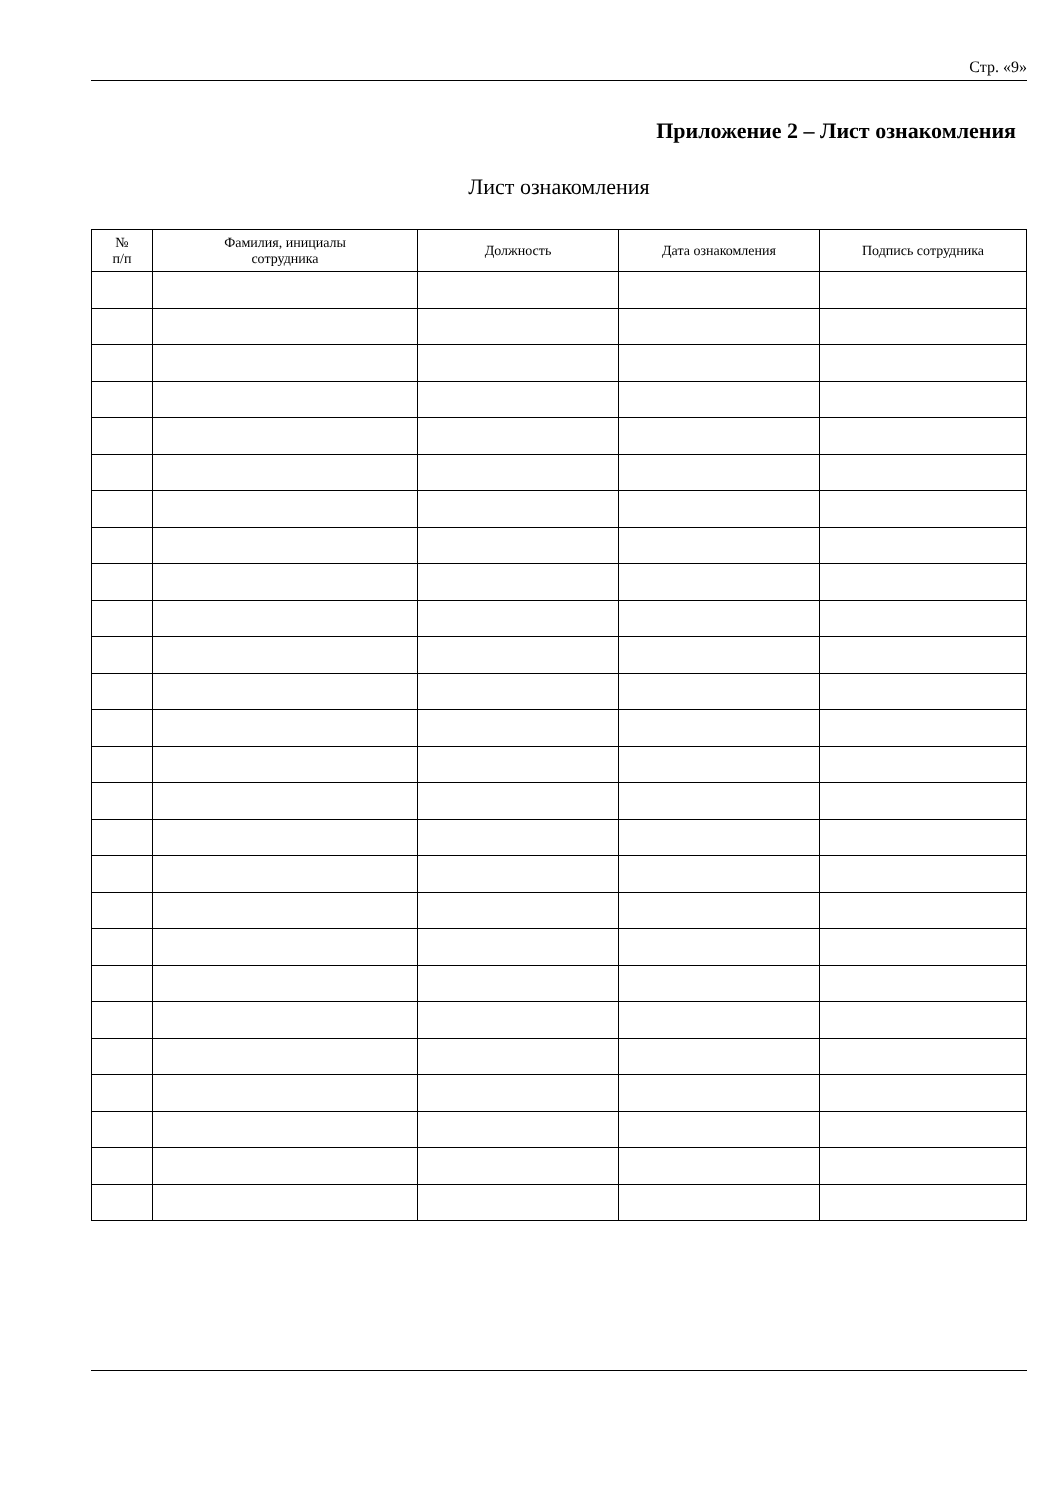Стр. «9»
Приложение 2 – Лист ознакомления
Лист ознакомления
| № п/п | Фамилия, инициалы сотрудника | Должность | Дата ознакомления | Подпись сотрудника |
| --- | --- | --- | --- | --- |